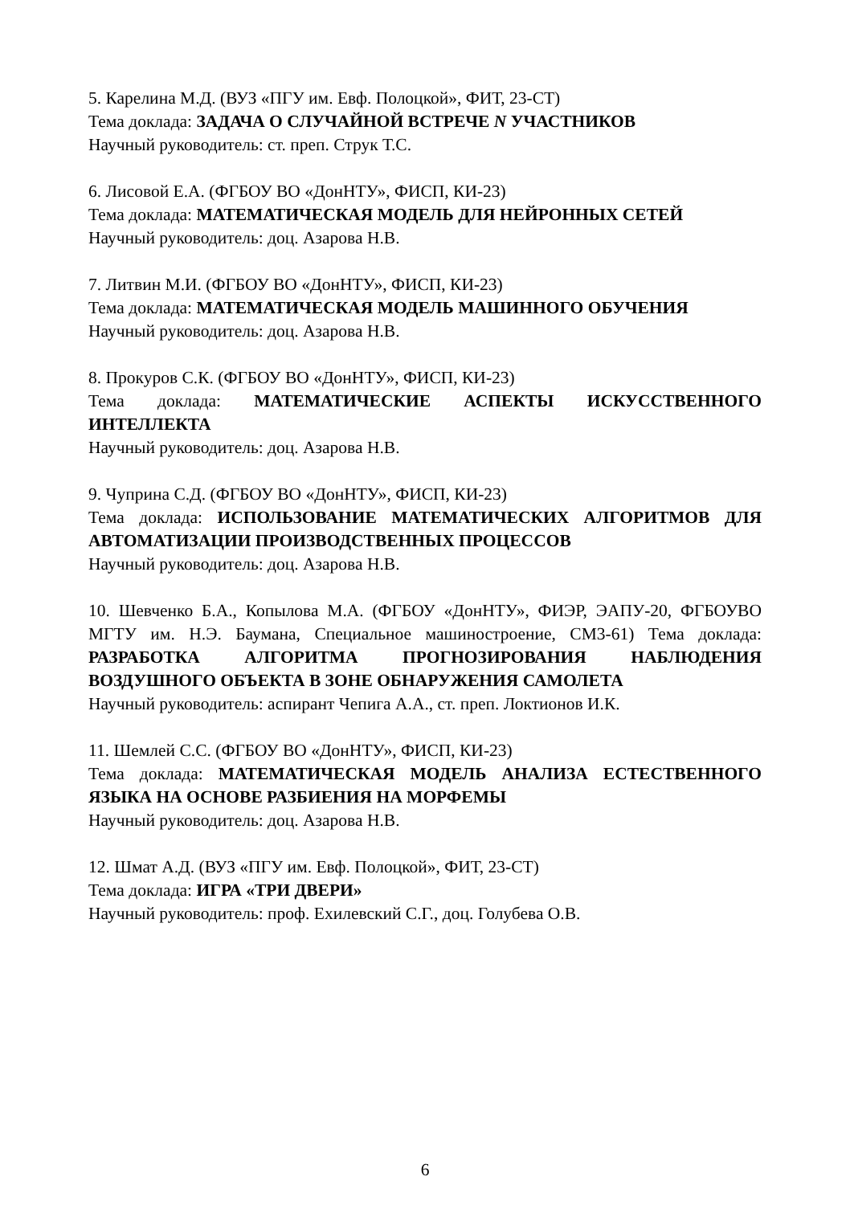5. Карелина М.Д. (ВУЗ «ПГУ им. Евф. Полоцкой», ФИТ, 23-СТ)
Тема доклада: ЗАДАЧА О СЛУЧАЙНОЙ ВСТРЕЧЕ N УЧАСТНИКОВ
Научный руководитель: ст. преп. Струк Т.С.
6. Лисовой Е.А. (ФГБОУ ВО «ДонНТУ», ФИСП, КИ-23)
Тема доклада: МАТЕМАТИЧЕСКАЯ МОДЕЛЬ ДЛЯ НЕЙРОННЫХ СЕТЕЙ
Научный руководитель: доц. Азарова Н.В.
7. Литвин М.И. (ФГБОУ ВО «ДонНТУ», ФИСП, КИ-23)
Тема доклада: МАТЕМАТИЧЕСКАЯ МОДЕЛЬ МАШИННОГО ОБУЧЕНИЯ
Научный руководитель: доц. Азарова Н.В.
8. Прокуров С.К. (ФГБОУ ВО «ДонНТУ», ФИСП, КИ-23)
Тема доклада: МАТЕМАТИЧЕСКИЕ АСПЕКТЫ ИСКУССТВЕННОГО ИНТЕЛЛЕКТА
Научный руководитель: доц. Азарова Н.В.
9. Чуприна С.Д. (ФГБОУ ВО «ДонНТУ», ФИСП, КИ-23)
Тема доклада: ИСПОЛЬЗОВАНИЕ МАТЕМАТИЧЕСКИХ АЛГОРИТМОВ ДЛЯ АВТОМАТИЗАЦИИ ПРОИЗВОДСТВЕННЫХ ПРОЦЕССОВ
Научный руководитель: доц. Азарова Н.В.
10. Шевченко Б.А., Копылова М.А. (ФГБОУ «ДонНТУ», ФИЭР, ЭАПУ-20, ФГБОУВО МГТУ им. Н.Э. Баумана, Специальное машиностроение, СМ3-61) Тема доклада: РАЗРАБОТКА АЛГОРИТМА ПРОГНОЗИРОВАНИЯ НАБЛЮДЕНИЯ ВОЗДУШНОГО ОБЪЕКТА В ЗОНЕ ОБНАРУЖЕНИЯ САМОЛЕТА
Научный руководитель: аспирант Чепига А.А., ст. преп. Локтионов И.К.
11. Шемлей С.С. (ФГБОУ ВО «ДонНТУ», ФИСП, КИ-23)
Тема доклада: МАТЕМАТИЧЕСКАЯ МОДЕЛЬ АНАЛИЗА ЕСТЕСТВЕННОГО ЯЗЫКА НА ОСНОВЕ РАЗБИЕНИЯ НА МОРФЕМЫ
Научный руководитель: доц. Азарова Н.В.
12. Шмат А.Д. (ВУЗ «ПГУ им. Евф. Полоцкой», ФИТ, 23-СТ)
Тема доклада: ИГРА «ТРИ ДВЕРИ»
Научный руководитель: проф. Ехилевский С.Г., доц. Голубева О.В.
6